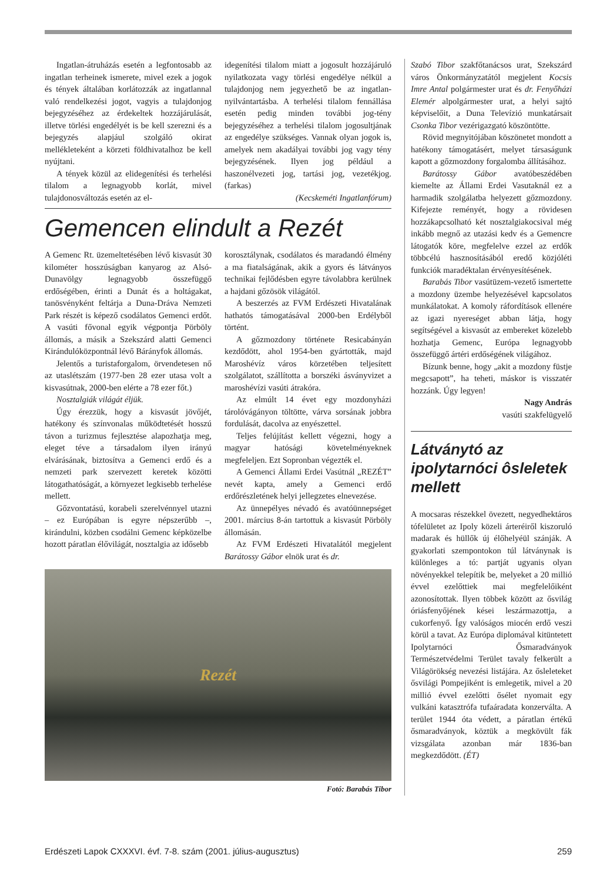Ingatlan-átruházás esetén a legfontosabb az ingatlan terheinek ismerete, mivel ezek a jogok és tények általában korlátozzák az ingatlannal való rendelkezési jogot, vagyis a tulajdonjog bejegyzéséhez az érdekeltek hozzájárulását, illetve törlési engedélyét is be kell szerezni és a bejegyzés alapjául szolgáló okirat mellékleteként a körzeti földhivatalhoz be kell nyújtani.
A tények közül az elidegenítési és terhelési tilalom a legnagyobb korlát, mivel tulajdonosváltozás esetén az el-
idegenítési tilalom miatt a jogosult hozzájáruló nyilatkozata vagy törlési engedélye nélkül a tulajdonjog nem jegyezhető be az ingatlan-nyilvántartásba. A terhelési tilalom fennállása esetén pedig minden további jog-tény bejegyzéséhez a terhelési tilalom jogosultjának az engedélye szükséges. Vannak olyan jogok is, amelyek nem akadályai további jog vagy tény bejegyzésének. Ilyen jog például a haszonélvezeti jog, tartási jog, vezetékjog. (farkas)
(Kecskeméti Ingatlanfórum)
Gemencen elindult a Rezét
A Gemenc Rt. üzemeltetésében lévő kisvasút 30 kilométer hosszúságban kanyarog az Alsó-Dunavölgy legnagyobb összefüggő erdőségében, érinti a Dunát és a holtágakat, tanösvényként feltárja a Duna-Dráva Nemzeti Park részét is képező csodálatos Gemenci erdőt. A vasúti fővonal egyik végpontja Pörböly állomás, a másik a Szekszárd alatti Gemenci Kirándulóközpontnál lévő Bárányfok állomás.
Jelentős a turistaforgalom, örvendetesen nő az utaslétszám (1977-ben 28 ezer utasa volt a kisvasútnak, 2000-ben elérte a 78 ezer főt.)
Nosztalgiák világát éljük.
Úgy érezzük, hogy a kisvasút jövőjét, hatékony és színvonalas működtetését hosszú távon a turizmus fejlesztése alapozhatja meg, eleget téve a társadalom ilyen irányú elvárásának, biztosítva a Gemenci erdő és a nemzeti park szervezett keretek közötti látogathatóságát, a környezet legkisebb terhelése mellett.
Gőzvontatású, korabeli szerelvénnyel utazni – ez Európában is egyre népszerűbb –, kirándulni, közben csodálni Gemenc képközelbe hozott páratlan élővilágát, nosztalgia az idősebb
korosztálynak, csodálatos és maradandó élmény a ma fiatalságának, akik a gyors és látványos technikai fejlődésben egyre távolabbra kerülnek a hajdani gőzösök világától.
A beszerzés az FVM Erdészeti Hivatalának hathatós támogatásával 2000-ben Erdélyből történt.
A gőzmozdony története Resicabányán kezdődött, ahol 1954-ben gyártották, majd Maroshévíz város körzetében teljesített szolgálatot, szállította a borszéki ásványvizet a maroshévízi vasúti átrakóra.
Az elmúlt 14 évet egy mozdonyházi tárolóvágányon töltötte, várva sorsának jobbra fordulását, dacolva az enyészettel.
Teljes felújítást kellett végezni, hogy a magyar hatósági követelményeknek megfeleljen. Ezt Sopronban végezték el.
A Gemenci Állami Erdei Vasútnál „REZÉT” nevét kapta, amely a Gemenci erdő erdőrészletének helyi jellegzetes elnevezése.
Az ünnepélyes névadó és avatóünnepséget 2001. március 8-án tartottuk a kisvasút Pörböly állomásán.
Az FVM Erdészeti Hivatalától megjelent Barátossy Gábor elnök urat és dr.
Rezét
Fotó: Barabás Tibor
Szabó Tibor szakfőtanácsos urat, Szekszárd város Önkormányzatától megjelent Kocsis Imre Antal polgármester urat és dr. Fenyőházi Elemér alpolgármester urat, a helyi sajtó képviselőit, a Duna Televízió munkatársait Csonka Tibor vezérigazgató köszöntötte.
Rövid megnyitójában köszönetet mondott a hatékony támogatásért, melyet társaságunk kapott a gőzmozdony forgalomba állításához.
Barátossy Gábor avatóbeszédében kiemelte az Állami Erdei Vasutaknál ez a harmadik szolgálatba helyezett gőzmozdony. Kifejezte reményét, hogy a rövidesen hozzákapcsolható két nosztalgiakocsival még inkább megnő az utazási kedv és a Gemencre látogatók köre, megfelelve ezzel az erdők többcélú hasznosításából eredő közjóléti funkciók maradéktalan érvényesítésének.
Barabás Tibor vasútüzem-vezető ismertette a mozdony üzembe helyezésével kapcsolatos munkálatokat. A komoly ráfordítások ellenére az igazi nyereséget abban látja, hogy segítségével a kisvasút az embereket közelebb hozhatja Gemenc, Európa legnagyobb összefüggő ártéri erdőségének világához.
Bízunk benne, hogy „akit a mozdony füstje megcsapott”, ha teheti, máskor is visszatér hozzánk. Úgy legyen!
Nagy András
vasúti szakfelügyelő
Látványtó az ipolytarnóci ôsleletek mellett
A mocsaras részekkel övezett, negyedhektáros tófelületet az Ipoly közeli árteréiről kiszoruló madarak és hüllők új élőhelyéül szánják. A gyakorlati szempontokon túl látványnak is különleges a tó: partját ugyanis olyan növényekkel telepítik be, melyeket a 20 millió évvel ezelőttiek mai megfelelőiként azonosítottak. Ilyen többek között az ősvilág óriásfenyőjének kései leszármazottja, a cukorfenyő. Így valóságos miocén erdő veszi körül a tavat. Az Európa diplomával kitüntetett Ipolytarnóci Ősmaradványok Természetvédelmi Terület tavaly felkerült a Világörökség nevezési listájára. Az ősleleteket ősvilági Pompejiként is emlegetik, mivel a 20 millió évvel ezelőtti ősélet nyomait egy vulkáni katasztrófa tufaáradata konzerválta. A terület 1944 óta védett, a páratlan értékű ősmaradványok, köztük a megkövült fák vizsgálata azonban már 1836-ban megkezdődött. (ÉT)
Erdészeti Lapok CXXXVI. évf. 7-8. szám (2001. július-augusztus) 259